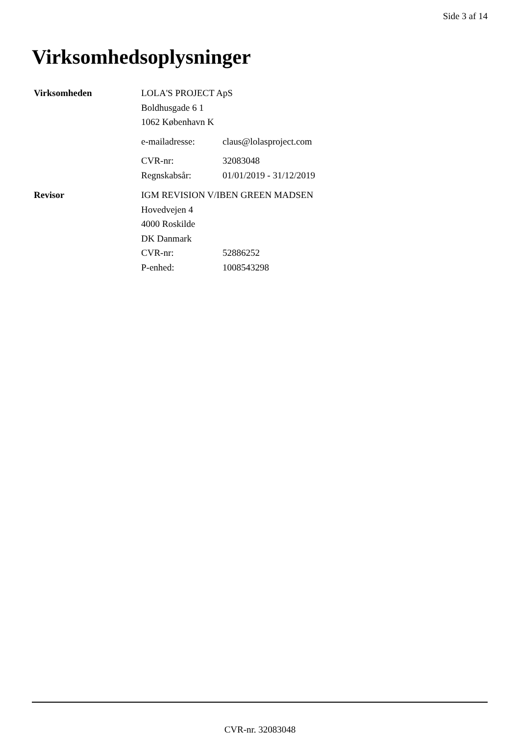Side 3 af 14
Virksomhedsoplysninger
Virksomheden LOLA'S PROJECT ApS
Boldhusgade 6 1
1062 København K
e-mailadresse: claus@lolasproject.com
CVR-nr: 32083048
Regnskabsår: 01/01/2019 - 31/12/2019
Revisor IGM REVISION V/IBEN GREEN MADSEN
Hovedvejen 4
4000 Roskilde
DK Danmark
CVR-nr: 52886252
P-enhed: 1008543298
CVR-nr. 32083048